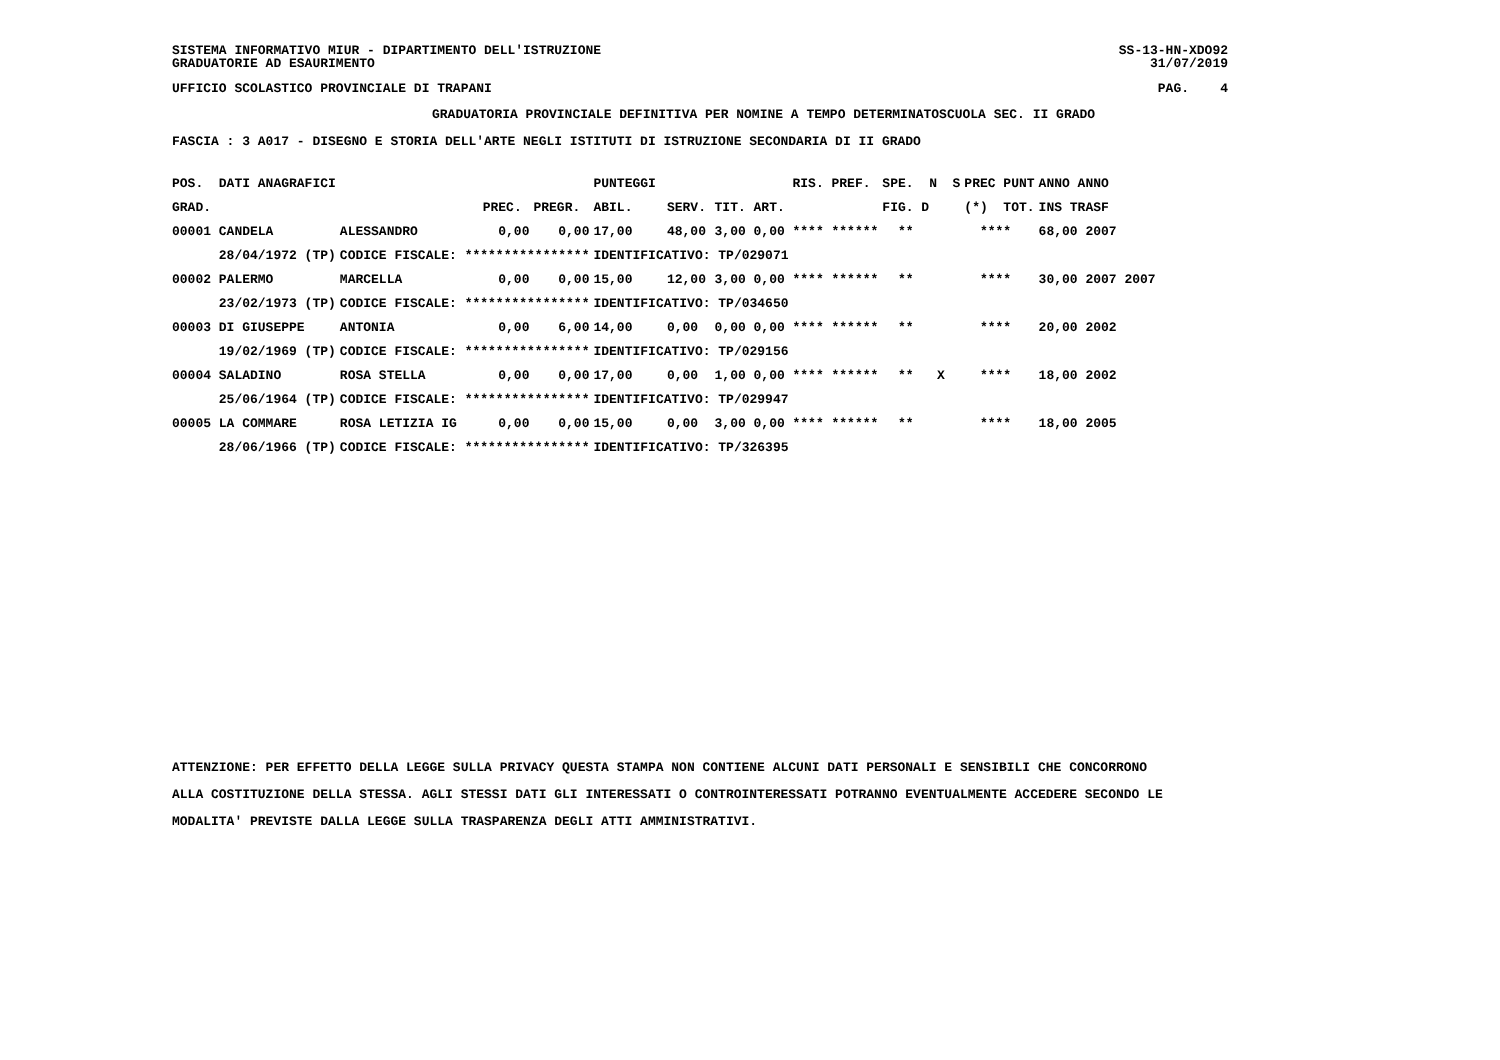SISTEMA INFORMATIVO MIUR - DIPARTIMENTO DELL'ISTRUZIONE SS-13-HN-XDO92
GRADUATORIE AD ESAURIMENTO 31/07/2019
UFFICIO SCOLASTICO PROVINCIALE DI TRAPANI PAG. 4
GRADUATORIA PROVINCIALE DEFINITIVA PER NOMINE A TEMPO DETERMINATOSCUOLA SEC. II GRADO
FASCIA : 3 A017 - DISEGNO E STORIA DELL'ARTE NEGLI ISTITUTI DI ISTRUZIONE SECONDARIA DI II GRADO
| POS. DATI ANAGRAFICI | | | | PUNTEGGI | | | | RIS. PREF. | SPE. N S | PREC PUNT | ANNO ANNO |
| --- | --- | --- | --- | --- | --- | --- | --- | --- | --- | --- | --- |
| GRAD. | | PREC. | PREGR. | ABIL. | SERV. | TIT. | ART. | | FIG. D | (*) TOT. | INS TRASF |
| 00001 CANDELA | ALESSANDRO | 0,00 | 0,00 | 17,00 | 48,00 | 3,00 | 0,00 | **** ****** | ** | **** | 68,00 2007 |
| 28/04/1972 (TP) | CODICE FISCALE: **************** | | | IDENTIFICATIVO: TP/029071 | | | | | | | |
| 00002 PALERMO | MARCELLA | 0,00 | 0,00 | 15,00 | 12,00 | 3,00 | 0,00 | **** ****** | ** | **** | 30,00 2007 2007 |
| 23/02/1973 (TP) | CODICE FISCALE: **************** | | | IDENTIFICATIVO: TP/034650 | | | | | | | |
| 00003 DI GIUSEPPE | ANTONIA | 0,00 | 6,00 | 14,00 | 0,00 | 0,00 | 0,00 | **** ****** | ** | **** | 20,00 2002 |
| 19/02/1969 (TP) | CODICE FISCALE: **************** | | | IDENTIFICATIVO: TP/029156 | | | | | | | |
| 00004 SALADINO | ROSA STELLA | 0,00 | 0,00 | 17,00 | 0,00 | 1,00 | 0,00 | **** ****** | ** X | **** | 18,00 2002 |
| 25/06/1964 (TP) | CODICE FISCALE: **************** | | | IDENTIFICATIVO: TP/029947 | | | | | | | |
| 00005 LA COMMARE | ROSA LETIZIA IG | 0,00 | 0,00 | 15,00 | 0,00 | 3,00 | 0,00 | **** ****** | ** | **** | 18,00 2005 |
| 28/06/1966 (TP) | CODICE FISCALE: **************** | | | IDENTIFICATIVO: TP/326395 | | | | | | | |
ATTENZIONE: PER EFFETTO DELLA LEGGE SULLA PRIVACY QUESTA STAMPA NON CONTIENE ALCUNI DATI PERSONALI E SENSIBILI CHE CONCORRONO
ALLA COSTITUZIONE DELLA STESSA. AGLI STESSI DATI GLI INTERESSATI O CONTROINTERESSATI POTRANNO EVENTUALMENTE ACCEDERE SECONDO LE
MODALITA' PREVISTE DALLA LEGGE SULLA TRASPARENZA DEGLI ATTI AMMINISTRATIVI.